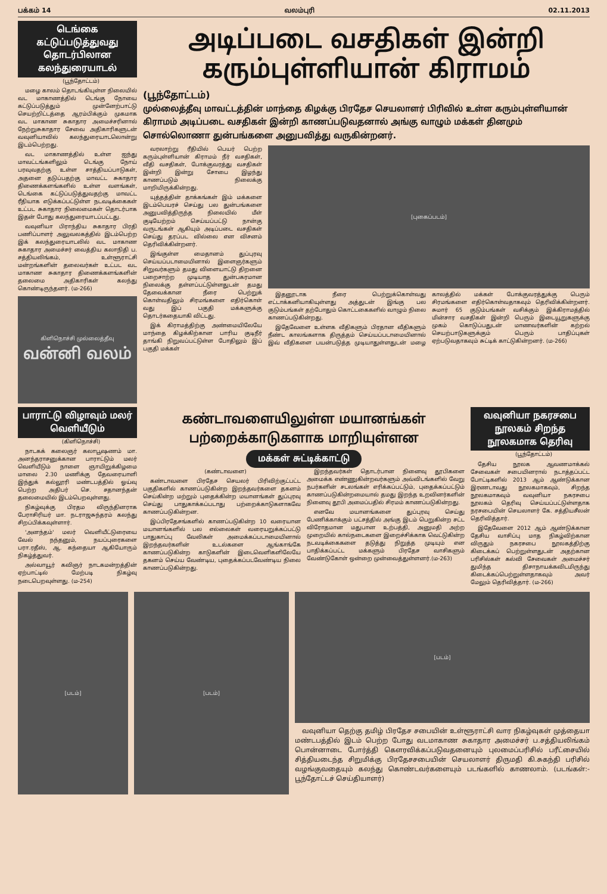பக்கம் 14 வலம்புரி 02.11.2013
டெங்கை கட்டுப்படுத்துவது தொடர்பிலான கலந்துரையாடல்
(பூந்தோட்டம்)
மழை காலம் தொடங்கியுள்ள நிலையில் வட மாகாணத்தில் டெங்கு நோயை கட்டுப்படுத்தும் முன்னேற்பாட்டு செயற்றிட்டத்தை ஆரம்பிக்கும் முகமாக வட மாகாண சுகாதார அமைச்சரினால் நேற்றுசுகாதார சேவை அதிகாரிகளுடன் வவுனியாவில் கலந்துரையாடலொன்று இடம்பெற்றது.
வட மாகாணத்தில் உள்ள ஐந்து மாவட்டங்களிலும் டெங்கு நோய் பரவுவதற்கு உள்ள சாத்தியப்பாடுகள், அதனை தடுப்பதற்கு மாவட்ட சுகாதார திணைக்களங்களில் உள்ள வளங்கள், டெங்கை கட்டுப்படுத்துவதற்கு மாவட்ட ரீதியாக எடுக்கப்பட்டுள்ள நடவடிக்கைகள் உட்பட சுகாதார நிலைமைகள் தொடர்பாக இதன் போது கலந்துரையாடப்பட்டது.
வவுனியா பிராந்திய சுகாதார பிரதி பணிப்பாளர் அலுவலகத்தில் இடம்பெற்ற இக் கலந்துரையாடலில் வட மாகாண சுகாதார அமைச்சர் வைத்திய கலாநிதி ப. சத்தியலிங்கம், உள்ளூராட்சி மன்றங்களின் தலைவர்கள் உட்பட வட மாகாண சுகாதார திணைக்களங்களின் தலைமை அதிகாரிகள் கலந்து கொண்டிருந்தனர். (ம-266)
கிளிநொச்சி முல்லைத்தீவு
வன்னி வலம்
அடிப்படை வசதிகள் இன்றி கரும்புள்ளியான் கிராமம்
(பூந்தோட்டம்)
முல்லைத்தீவு மாவட்டத்தின் மாந்தை கிழக்கு பிரதேச செயலாளர் பிரிவில் உள்ள கரும்புள்ளியான் கிராமம் அடிப்படை வசதிகள் இன்றி காணப்படுவதனால் அங்கு வாழும் மக்கள் தினமும் சொல்லொணா துன்பங்களை அனுபவித்து வருகின்றனர்.
வரலாற்று ரீதியில் பெயர் பெற்ற கரும்புள்ளியான் கிராமம் நீர் வசதிகள், வீதி வசதிகள், போக்குவரத்து வசதிகள் இன்றி இன்று சோபை இழந்து காணப்படும் நிலைக்கு மாறியிருக்கின்றது.
யுத்தத்தின் தாக்கங்கள் இம் மக்களை இடம்பெயரச் செய்து பல துன்பங்களை அனுபவித்திருந்த நிலையில் மீள் குடியேற்றம் செய்யப்பட்டு நான்கு வருடங்கள் ஆகியும் அடிப்படை வசதிகள் செய்து தரப்பட வில்லை என விசனம் தெரிவிக்கின்றனர்.
இங்குள்ள மைதானம் துப்புரவு செய்யப்படாமையினால் இளைஞர்களும் சிறுவர்களும் தமது விளையாட்டு திறனை பறைசாற்ற முடியாத துன்பகரமான நிலைக்கு தள்ளப்பட்டுள்ளதுடன் தமது தேவைக்கான நீரை பெற்றுக் கொள்வதிலும் சிரமங்களை எதிர்கொள் வது இப் பகுதி மக்களுக்கு தொடர்கதையாகி விட்டது.
இக் கிராமத்திற்கு அண்மையிலேயே மாந்தை கிழக்கிற்கான பாரிய குடிநீர் தாங்கி நிறுவப்பட்டுள்ள போதிலும் இப் பகுதி மக்கள்
[புகைப்படம்]
இதனூடாக நீரை பெற்றுக்கொள்வது எட்டாக்கனியாகியுள்ளது அத்துடன் இங்கு பல குடும்பங்கள் தற்போதும் கொட்டகைகளில் வாழும் நிலை காணப்படுகின்றது.
இதேவேளை உள்ளக வீதிகளும் பிரதான வீதிகளும் நீண்ட காலங்களாக திருத்தம் செய்யப்படாமையினால் இவ் வீதிகளை பயன்படுத்த முடியாதுள்ளதுடன் மழை காலத்தில் மக்கள் போக்குவரத்துக்கு பெரும் சிரமங்களை எதிர்கொள்வதாகவும் தெரிவிக்கின்றனர். சுமார் 65 குடும்பங்கள் வசிக்கும் இக்கிராமத்தில் மின்சார வசதிகள் இன்றி பெரும் இடையூறுகளுக்கு முகம் கொடுப்பதுடன் மாணவர்களின் கற்றல் செயற்பாடுகளுக்கும் பெரும் பாதிப்புகள் ஏற்படுவதாகவும் சுட்டிக் காட்டுகின்றனர். (ம-266)
பாராட்டு விழாவும் மலர் வெளியீடும்
(கிளிநொச்சி)
நாடகக் கலைஞர் கலாபூஷணம் மா. அனந்தராசனுக்கான பாராட்டும் மலர் வெளியீடும் நாளை ஞாயிறுக்கிழமை மாலை 2.30 மணிக்கு தேவரையாளி இந்துக் கல்லூரி மண்டபத்தில் ஓய்வு பெற்ற அதிபர் செ. சதானந்தன் தலைமையில் இடம்பெறவுள்ளது.
நிகழ்வுக்கு பிரதம விருந்தினராக பேராசிரியர் மா. நடராஜசுந்தரம் கலந்து சிறப்பிக்கவுள்ளார்.
'அனந்தம்' மலர் வெளியீட்டுரையை வேல் நந்தனும், நயப்புரைகளை பரா.ரதீஸ், ஆ. கந்தையா ஆகியோரும் நிகழ்த்துவர்.
அல்வாயூர் கவிஞர் நாடகமன்றத்தின் ஏற்பாட்டில் மேற்படி நிகழ்வு நடைபெறவுள்ளது. (ம-254)
கண்டாவளையிலுள்ள மயானங்கள் பற்றைக்காடுகளாக மாறியுள்ளன
மக்கள் சுட்டிக்காட்டு
(கண்டாவளை)
கண்டாவளை பிரதேச செயலர் பிரிவிற்குட்பட்ட பகுதிகளில் காணப்படுகின்ற இறந்தவர்களை தகனம் செய்கின்ற மற்றும் புதைக்கின்ற மயானங்கள் துப்புரவு செய்து பாதுகாக்கப்படாது பற்றைக்காடுகளாகவே காணப்படுகின்றன.
இப்பிரதேசங்களில் காணப்படுகின்ற 10 வரையான மயானங்களில் பல எல்லைகள் வரையறுக்கப்பட்டு பாதுகாப்பு வேலிகள் அமைக்கப்படாமையினால் இறந்தவர்களின் உடல்களை ஆங்காங்கே காணப்படுகின்ற காடுகளின் இடைவெளிகளிலேயே தகனம் செய்ய வேண்டிய, புதைக்கப்படவேண்டிய நிலை காணப்படுகின்றது.
இறந்தவர்கள் தொடர்பான நினைவு தூபிகளை அமைக்க எண்ணுகின்றவர்களும் அவ்விடங்களில் வேறு நபர்களின் சடலங்கள் எரிக்கப்பட்டும், புதைக்கப்பட்டும் காணப்படுகின்றமையால் தமது இறந்த உறவினர்களின் நினைவு தூபி அமைப்பதில் சிரமம் காணப்படுகின்றது.
எனவே மயானங்களை துப்புரவு செய்து பேணிக்காக்கும் பட்சத்தில் அங்கு இடம் பெறுகின்ற சட்ட விரோதமான மதுபான உற்பத்தி, அனுமதி அற்ற முறையில் கால்நடைகளை இறைச்சிக்காக வெட்டுகின்ற நடவடிக்கைகளை தடுத்து நிறுத்த முடியும் என பாதிக்கப்பட்ட மக்களும் பிரதேச வாசிகளும் வேண்டுகோள் ஒன்றை முன்வைத்துள்ளனர்.(ம-263)
வவுனியா நகரசபை நூலகம் சிறந்த நூலகமாக தெரிவு
(பூந்தோட்டம்)
தேசிய நூலக ஆவணமாக்கல் சேவைகள் சபையினரால் நடாத்தப்பட்ட போட்டிகளில் 2013 ஆம் ஆண்டுக்கான இரணடாவது நூலகமாகவும், சிறந்த நூலகமாகவும் வவுனியா நகரசபை நூலகம் தெரிவு செய்யப்பட்டுள்ளதாக நரசபையின் செயலாளர் கே. சத்தியசீலன் தெரிவித்தார்.
இதேவேளை 2012 ஆம் ஆண்டுக்கான தேசிய வாசிப்பு மாத நிகழ்விற்கான விருதும் நகரசபை நூலகத்திற்கு கிடைக்கப் பெற்றுள்ளதுடன் அதற்கான பரிசில்கள் கல்வி சேவைகள் அமைச்சர் துமிந்த திசாநாயக்கவிடமிருந்து கிடைக்கப்பெற்றுள்ளதாகவும் அவர் மேலும் தெரிவித்தார். (ம-266)
[படம்] [படம்]
[படம்]
வவுனியா தெற்கு தமிழ் பிரதேச சபையின் உள்ளூராட்சி வார நிகழ்வுகள் முத்தையா மண்டபத்தில் இடம் பெற்ற போது வடமாகாண சுகாதார அமைச்சர் ப.சத்தியலிங்கம் பொன்னாடை போர்த்தி கௌரவிக்கப்படுவதனையும் புலமைப்பரிசில் பரீட்சையில் சித்தியடைந்த சிறுமிக்கு பிரதேசசபையின் செயலாளர் திருமதி கி.சுகந்தி பரிசில் வழங்குவதையும் கலந்து கொண்டவர்களையும் படங்களில் காணலாம். (படங்கள்:- பூந்தோட்டச் செய்தியாளர்)